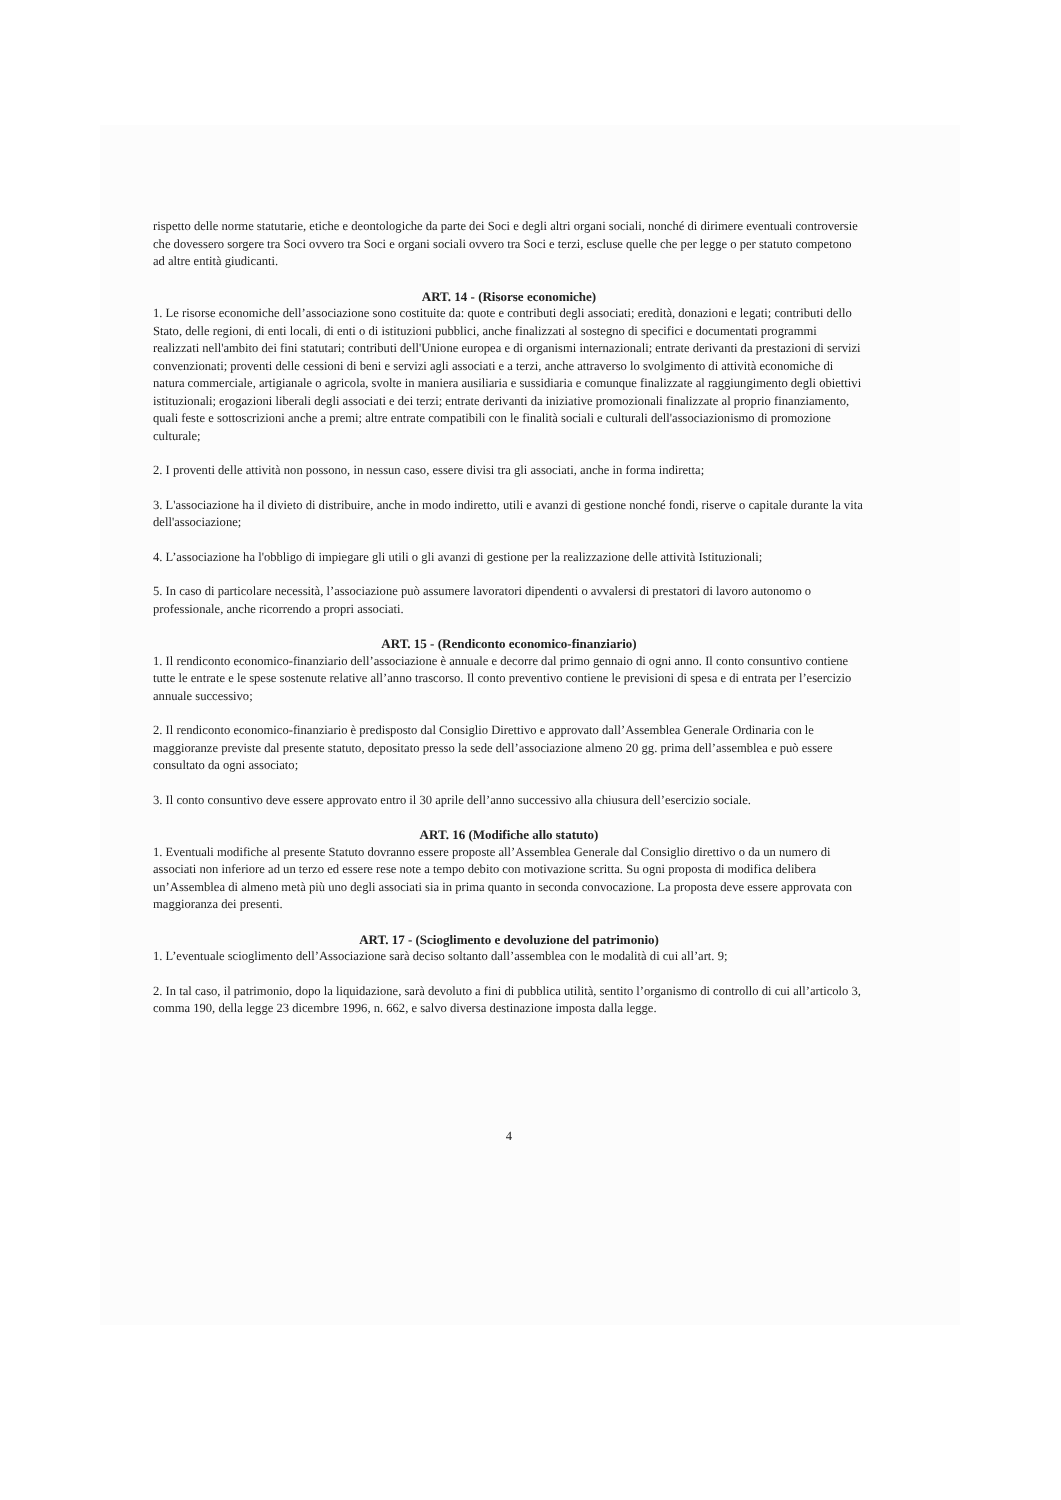rispetto delle norme statutarie, etiche e deontologiche da parte dei Soci e degli altri organi sociali, nonché di dirimere eventuali controversie che dovessero sorgere tra Soci ovvero tra Soci e organi sociali ovvero tra Soci e terzi, escluse quelle che per legge o per statuto competono ad altre entità giudicanti.
ART. 14 - (Risorse economiche)
1. Le risorse economiche dell’associazione sono costituite da: quote e contributi degli associati; eredità, donazioni e legati; contributi dello Stato, delle regioni, di enti locali, di enti o di istituzioni pubblici, anche finalizzati al sostegno di specifici e documentati programmi realizzati nell'ambito dei fini statutari; contributi dell'Unione europea e di organismi internazionali; entrate derivanti da prestazioni di servizi convenzionati; proventi delle cessioni di beni e servizi agli associati e a terzi, anche attraverso lo svolgimento di attività economiche di natura commerciale, artigianale o agricola, svolte in maniera ausiliaria e sussidiaria e comunque finalizzate al raggiungimento degli obiettivi istituzionali; erogazioni liberali degli associati e dei terzi; entrate derivanti da iniziative promozionali finalizzate al proprio finanziamento, quali feste e sottoscrizioni anche a premi; altre entrate compatibili con le finalità sociali e culturali dell'associazionismo di promozione culturale;
2. I proventi delle attività non possono, in nessun caso, essere divisi tra gli associati, anche in forma indiretta;
3. L'associazione ha il divieto di distribuire, anche in modo indiretto, utili e avanzi di gestione nonché fondi, riserve o capitale durante la vita dell'associazione;
4. L’associazione ha l'obbligo di impiegare gli utili o gli avanzi di gestione per la realizzazione delle attività Istituzionali;
5. In caso di particolare necessità, l’associazione può assumere lavoratori dipendenti o avvalersi di prestatori di lavoro autonomo o professionale, anche ricorrendo a propri associati.
ART. 15 - (Rendiconto economico-finanziario)
1. Il rendiconto economico-finanziario dell’associazione è annuale e decorre dal primo gennaio di ogni anno. Il conto consuntivo contiene tutte le entrate e le spese sostenute relative all’anno trascorso. Il conto preventivo contiene le previsioni di spesa e di entrata per l’esercizio annuale successivo;
2. Il rendiconto economico-finanziario è predisposto dal Consiglio Direttivo e approvato dall’Assemblea Generale Ordinaria con le maggioranze previste dal presente statuto, depositato presso la sede dell’associazione almeno 20 gg. prima dell’assemblea e può essere consultato da ogni associato;
3. Il conto consuntivo deve essere approvato entro il 30 aprile dell’anno successivo alla chiusura dell’esercizio sociale.
ART. 16 (Modifiche allo statuto)
1. Eventuali modifiche al presente Statuto dovranno essere proposte all’Assemblea Generale dal Consiglio direttivo o da un numero di associati non inferiore ad un terzo ed essere rese note a tempo debito con motivazione scritta. Su ogni proposta di modifica delibera un’Assemblea di almeno metà più uno degli associati sia in prima quanto in seconda convocazione. La proposta deve essere approvata con maggioranza dei presenti.
ART. 17 - (Scioglimento e devoluzione del patrimonio)
1. L’eventuale scioglimento dell’Associazione sarà deciso soltanto dall’assemblea con le modalità di cui all’art. 9;
2. In tal caso, il patrimonio, dopo la liquidazione, sarà devoluto a fini di pubblica utilità, sentito l’organismo di controllo di cui all’articolo 3, comma 190, della legge 23 dicembre 1996, n. 662, e salvo diversa destinazione imposta dalla legge.
4